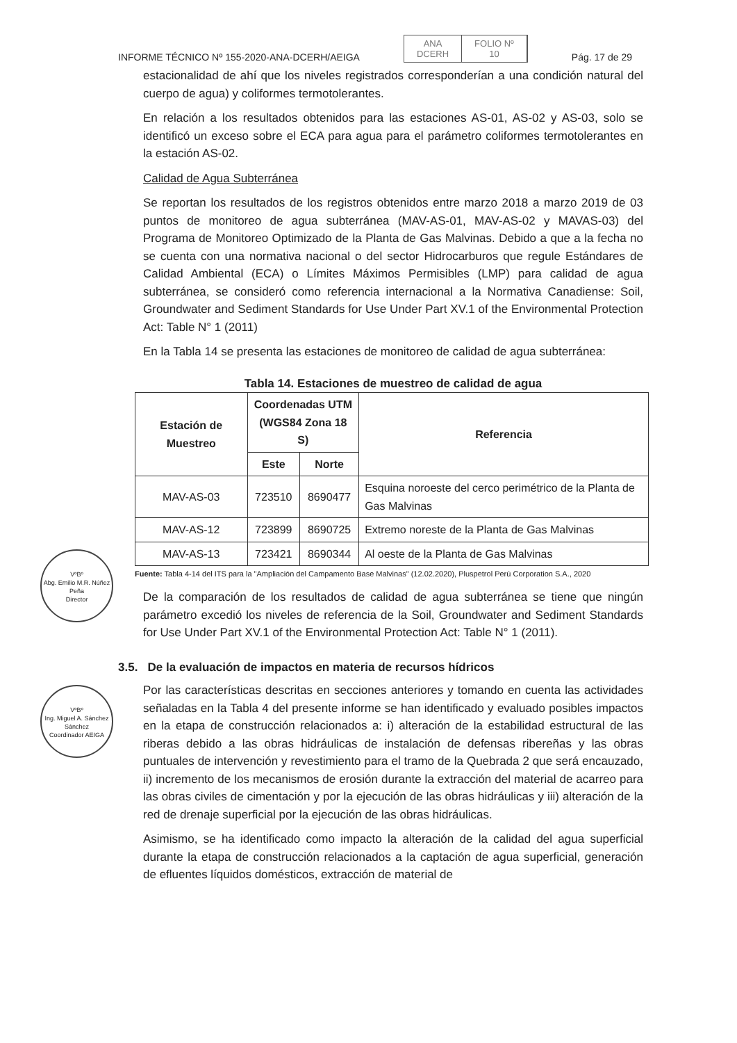INFORME TÉCNICO Nº 155-2020-ANA-DCERH/AEIGA
ANA
DCERH
FOLIO Nº
10
Pág. 17 de 29
estacionalidad de ahí que los niveles registrados corresponderían a una condición natural del cuerpo de agua) y coliformes termotolerantes.
En relación a los resultados obtenidos para las estaciones AS-01, AS-02 y AS-03, solo se identificó un exceso sobre el ECA para agua para el parámetro coliformes termotolerantes en la estación AS-02.
Calidad de Agua Subterránea
Se reportan los resultados de los registros obtenidos entre marzo 2018 a marzo 2019 de 03 puntos de monitoreo de agua subterránea (MAV-AS-01, MAV-AS-02 y MAVAS-03) del Programa de Monitoreo Optimizado de la Planta de Gas Malvinas. Debido a que a la fecha no se cuenta con una normativa nacional o del sector Hidrocarburos que regule Estándares de Calidad Ambiental (ECA) o Límites Máximos Permisibles (LMP) para calidad de agua subterránea, se consideró como referencia internacional a la Normativa Canadiense: Soil, Groundwater and Sediment Standards for Use Under Part XV.1 of the Environmental Protection Act: Table N° 1 (2011)
En la Tabla 14 se presenta las estaciones de monitoreo de calidad de agua subterránea:
Tabla 14. Estaciones de muestreo de calidad de agua
| Estación de Muestreo | Coordenadas UTM (WGS84 Zona 18 S) | | Referencia |
| --- | --- | --- | --- |
| | Este | Norte | |
| MAV-AS-03 | 723510 | 8690477 | Esquina noroeste del cerco perimétrico de la Planta de Gas Malvinas |
| MAV-AS-12 | 723899 | 8690725 | Extremo noreste de la Planta de Gas Malvinas |
| MAV-AS-13 | 723421 | 8690344 | Al oeste de la Planta de Gas Malvinas |
Fuente: Tabla 4-14 del ITS para la "Ampliación del Campamento Base Malvinas" (12.02.2020), Pluspetrol Perú Corporation S.A., 2020
De la comparación de los resultados de calidad de agua subterránea se tiene que ningún parámetro excedió los niveles de referencia de la Soil, Groundwater and Sediment Standards for Use Under Part XV.1 of the Environmental Protection Act: Table N° 1 (2011).
3.5. De la evaluación de impactos en materia de recursos hídricos
Por las características descritas en secciones anteriores y tomando en cuenta las actividades señaladas en la Tabla 4 del presente informe se han identificado y evaluado posibles impactos en la etapa de construcción relacionados a: i) alteración de la estabilidad estructural de las riberas debido a las obras hidráulicas de instalación de defensas ribereñas y las obras puntuales de intervención y revestimiento para el tramo de la Quebrada 2 que será encauzado, ii) incremento de los mecanismos de erosión durante la extracción del material de acarreo para las obras civiles de cimentación y por la ejecución de las obras hidráulicas y iii) alteración de la red de drenaje superficial por la ejecución de las obras hidráulicas.
Asimismo, se ha identificado como impacto la alteración de la calidad del agua superficial durante la etapa de construcción relacionados a la captación de agua superficial, generación de efluentes líquidos domésticos, extracción de material de
VºBº
Abg. Emilio M.R. Núñez Peña
Director
VºBº
Ing. Miguel A. Sánchez Sánchez
Coordinador AEIGA